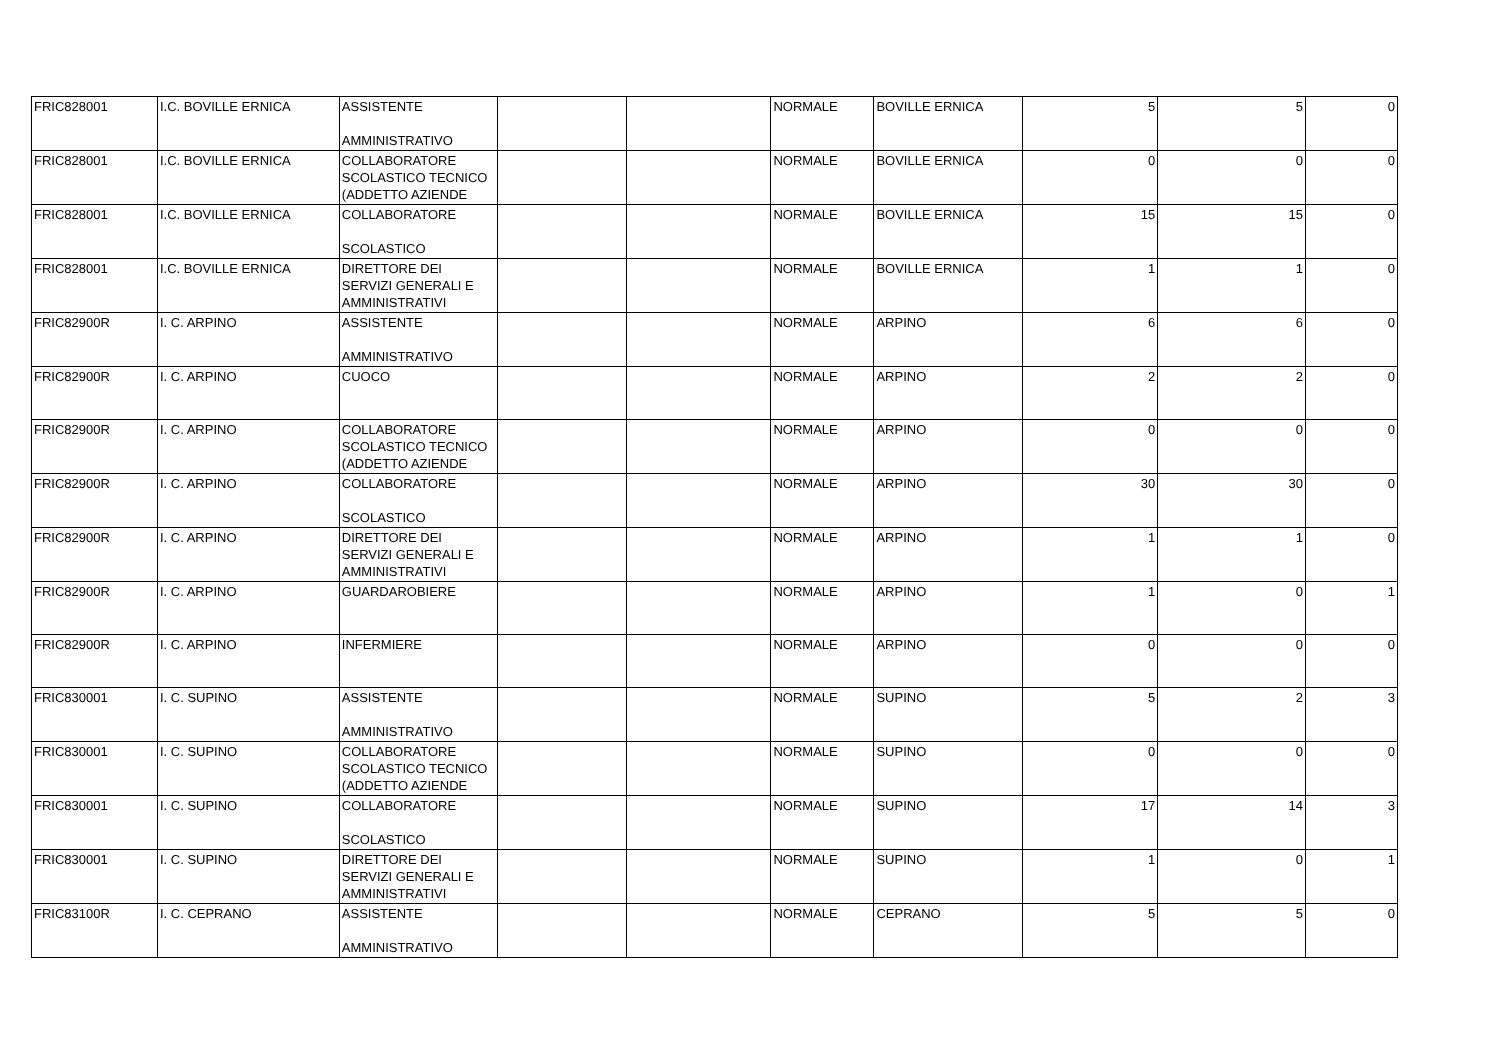| FRIC828001 | I.C. BOVILLE ERNICA | ASSISTENTE AMMINISTRATIVO | | | NORMALE | BOVILLE ERNICA | 5 | 5 | 0 |
| FRIC828001 | I.C. BOVILLE ERNICA | COLLABORATORE SCOLASTICO TECNICO (ADDETTO AZIENDE | | | NORMALE | BOVILLE ERNICA | 0 | 0 | 0 |
| FRIC828001 | I.C. BOVILLE ERNICA | COLLABORATORE SCOLASTICO | | | NORMALE | BOVILLE ERNICA | 15 | 15 | 0 |
| FRIC828001 | I.C. BOVILLE ERNICA | DIRETTORE DEI SERVIZI GENERALI E AMMINISTRATIVI | | | NORMALE | BOVILLE ERNICA | 1 | 1 | 0 |
| FRIC82900R | I. C. ARPINO | ASSISTENTE AMMINISTRATIVO | | | NORMALE | ARPINO | 6 | 6 | 0 |
| FRIC82900R | I. C. ARPINO | CUOCO | | | NORMALE | ARPINO | 2 | 2 | 0 |
| FRIC82900R | I. C. ARPINO | COLLABORATORE SCOLASTICO TECNICO (ADDETTO AZIENDE | | | NORMALE | ARPINO | 0 | 0 | 0 |
| FRIC82900R | I. C. ARPINO | COLLABORATORE SCOLASTICO | | | NORMALE | ARPINO | 30 | 30 | 0 |
| FRIC82900R | I. C. ARPINO | DIRETTORE DEI SERVIZI GENERALI E AMMINISTRATIVI | | | NORMALE | ARPINO | 1 | 1 | 0 |
| FRIC82900R | I. C. ARPINO | GUARDAROBIERE | | | NORMALE | ARPINO | 1 | 0 | 1 |
| FRIC82900R | I. C. ARPINO | INFERMIERE | | | NORMALE | ARPINO | 0 | 0 | 0 |
| FRIC830001 | I. C. SUPINO | ASSISTENTE AMMINISTRATIVO | | | NORMALE | SUPINO | 5 | 2 | 3 |
| FRIC830001 | I. C. SUPINO | COLLABORATORE SCOLASTICO TECNICO (ADDETTO AZIENDE | | | NORMALE | SUPINO | 0 | 0 | 0 |
| FRIC830001 | I. C. SUPINO | COLLABORATORE SCOLASTICO | | | NORMALE | SUPINO | 17 | 14 | 3 |
| FRIC830001 | I. C. SUPINO | DIRETTORE DEI SERVIZI GENERALI E AMMINISTRATIVI | | | NORMALE | SUPINO | 1 | 0 | 1 |
| FRIC83100R | I. C. CEPRANO | ASSISTENTE AMMINISTRATIVO | | | NORMALE | CEPRANO | 5 | 5 | 0 |